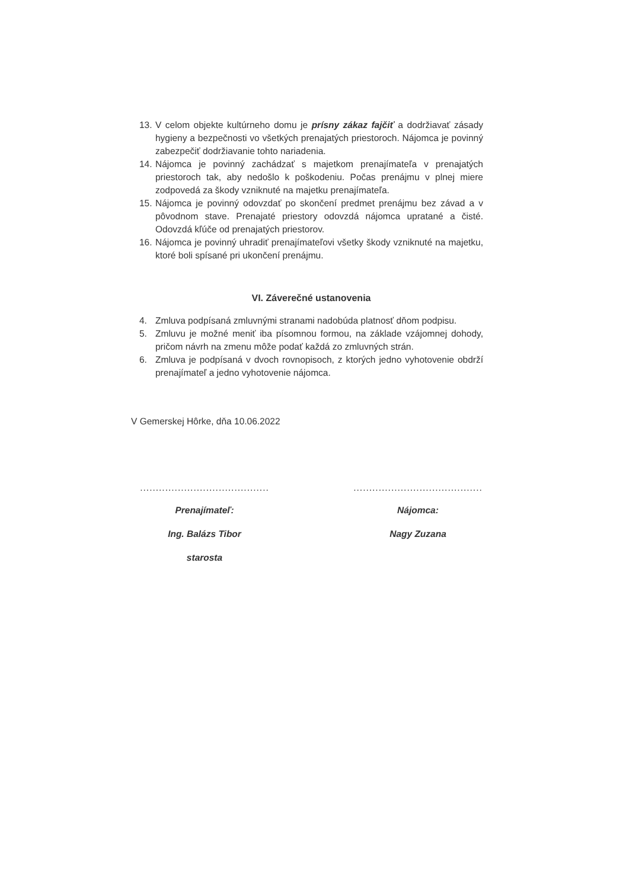13. V celom objekte kultúrneho domu je prísny zákaz fajčiť a dodržiavať zásady hygieny a bezpečnosti vo všetkých prenajatých priestoroch. Nájomca je povinný zabezpečiť dodržiavanie tohto nariadenia.
14. Nájomca je povinný zachádzať s majetkom prenajímateľa v prenajatých priestoroch tak, aby nedošlo k poškodeniu. Počas prenájmu v plnej miere zodpovedá za škody vzniknuté na majetku prenajímateľa.
15. Nájomca je povinný odovzdať po skončení predmet prenájmu bez závad a v pôvodnom stave. Prenajaté priestory odovzdá nájomca upratané a čisté. Odovzdá kľúče od prenajatých priestorov.
16. Nájomca je povinný uhradiť prenajímateľovi všetky škody vzniknuté na majetku, ktoré boli spísané pri ukončení prenájmu.
VI. Záverečné ustanovenia
4. Zmluva podpísaná zmluvnými stranami nadobúda platnosť dňom podpisu.
5. Zmluvu je možné meniť iba písomnou formou, na základe vzájomnej dohody, pričom návrh na zmenu môže podať každá zo zmluvných strán.
6. Zmluva je podpísaná v dvoch rovnopisoch, z ktorých jedno vyhotovenie obdrží prenajímateľ a jedno vyhotovenie nájomca.
V Gemerskej Hôrke, dňa 10.06.2022
.........................................
Prenajímateľ:
Ing. Balázs Tibor
starosta
.........................................
Nájomca:
Nagy Zuzana